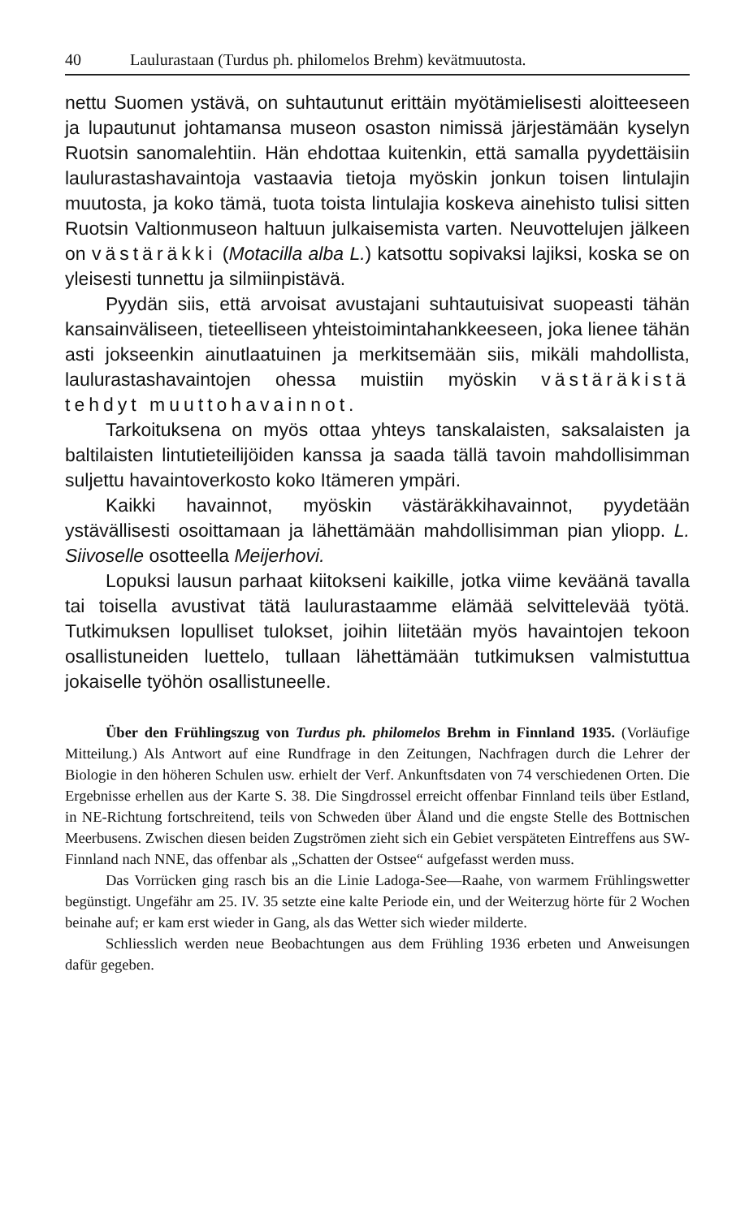40 Laulurastaan (Turdus ph. philomelos Brehm) kevätmuutosta.
nettu Suomen ystävä, on suhtautunut erittäin myötämielisesti aloitteeseen ja lupautunut johtamansa museon osaston nimissä järjestämään kyselyn Ruotsin sanomalehtiin. Hän ehdottaa kuitenkin, että samalla pyydettäisiin laulurastashavaintoja vastaavia tietoja myöskin jonkun toisen lintulajin muutosta, ja koko tämä, tuota toista lintulajia koskeva ainehisto tulisi sitten Ruotsin Valtionmuseon haltuun julkaisemista varten. Neuvottelujen jälkeen on västäräkki (Motacilla alba L.) katsottu sopivaksi lajiksi, koska se on yleisesti tunnettu ja silmiinpistävä.
Pyydän siis, että arvoisat avustajani suhtautuisivat suopeasti tähän kansainväliseen, tieteelliseen yhteistoimintahankkeeseen, joka lienee tähän asti jokseenkin ainutlaatuinen ja merkitsemään siis, mikäli mahdollista, laulurastashavaintojen ohessa muistiin myöskin västäräkistä tehdyt muuttohavainnot.
Tarkoituksena on myös ottaa yhteys tanskalaisten, saksalaisten ja baltilaisten lintutieteilijöiden kanssa ja saada tällä tavoin mahdollisimman suljettu havaintoverkosto koko Itämeren ympäri.
Kaikki havainnot, myöskin västäräkkihavainnot, pyydetään ystävällisesti osoittamaan ja lähettämään mahdollisimman pian yliopp. L. Siivoselle osotteella Meijerhovi.
Lopuksi lausun parhaat kiitokseni kaikille, jotka viime keväänä tavalla tai toisella avustivat tätä laulurastaamme elämää selvittelevää työtä. Tutkimuksen lopulliset tulokset, joihin liitetään myös havaintojen tekoon osallistuneiden luettelo, tullaan lähettämään tutkimuksen valmistuttua jokaiselle työhön osallistuneelle.
Über den Frühlingszug von Turdus ph. philomelos Brehm in Finnland 1935. (Vorläufige Mitteilung.) Als Antwort auf eine Rundfrage in den Zeitungen, Nachfragen durch die Lehrer der Biologie in den höheren Schulen usw. erhielt der Verf. Ankunftsdaten von 74 verschiedenen Orten. Die Ergebnisse erhellen aus der Karte S. 38. Die Singdrossel erreicht offenbar Finnland teils über Estland, in NE-Richtung fortschreitend, teils von Schweden über Åland und die engste Stelle des Bottnischen Meerbusens. Zwischen diesen beiden Zugströmen zieht sich ein Gebiet verspäteten Eintreffens aus SW-Finnland nach NNE, das offenbar als „Schatten der Ostsee“ aufgefasst werden muss.
Das Vorrücken ging rasch bis an die Linie Ladoga-See—Raahe, von warmem Frühlingswetter begünstigt. Ungefähr am 25. IV. 35 setzte eine kalte Periode ein, und der Weiterzug hörte für 2 Wochen beinahe auf; er kam erst wieder in Gang, als das Wetter sich wieder milderte.
Schliesslich werden neue Beobachtungen aus dem Frühling 1936 erbeten und Anweisungen dafür gegeben.